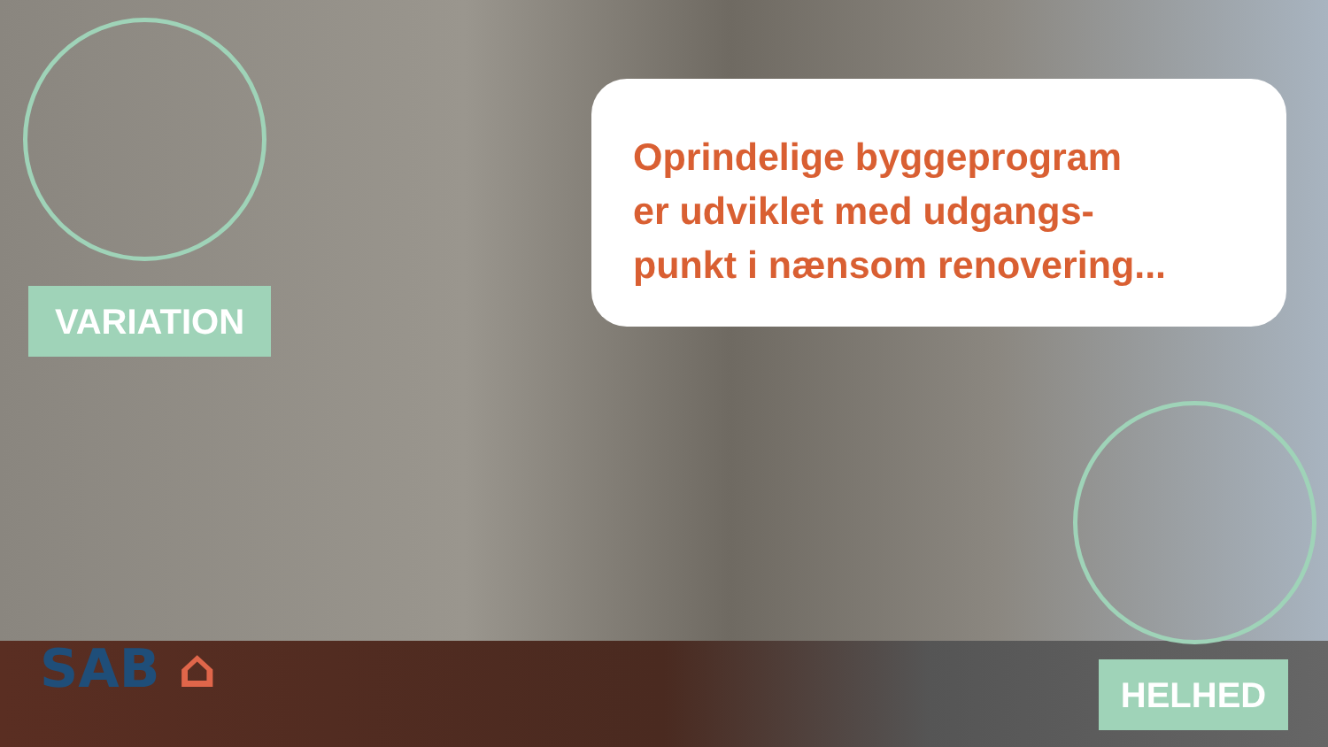Oprindelige byggeprogram
er udviklet med udgangs-
punkt i nænsom renovering...
VARIATION
HELHED
SAB ⌂